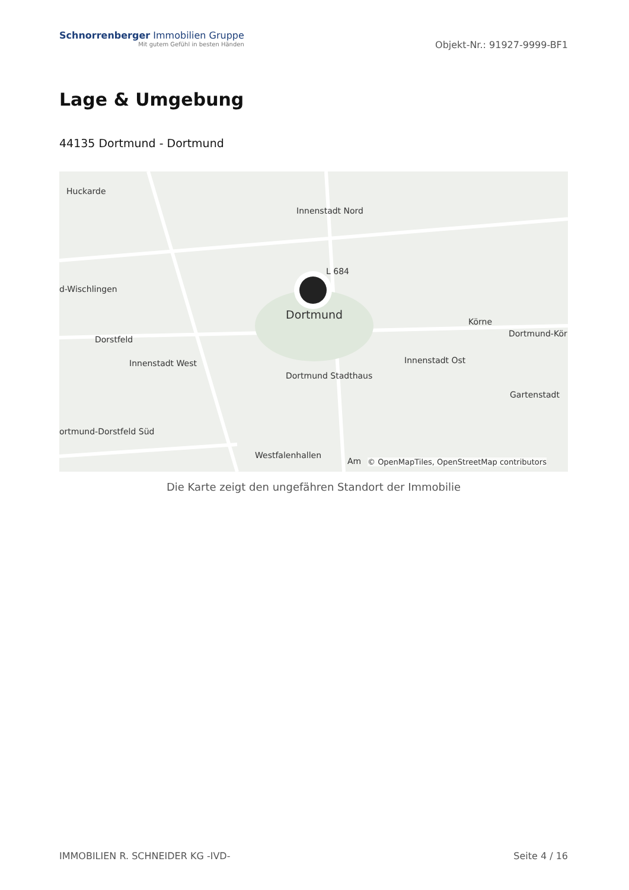Schnorrenberger Immobilien Gruppe
Mit gutem Gefühl in besten Händen
Objekt-Nr.: 91927-9999-BF1
Lage & Umgebung
44135 Dortmund - Dortmund
Huckarde
Innenstadt Nord
d-Wischlingen
L 684
Dortmund
Körne
Dortmund-Kör
Dorstfeld
Innenstadt West Innenstadt Ost
Dortmund Stadthaus
Gartenstadt
ortmund-Dorstfeld Süd
Westfalenhallen
Am
© OpenMapTiles, OpenStreetMap contributors
Die Karte zeigt den ungefähren Standort der Immobilie
IMMOBILIEN R. SCHNEIDER KG -IVD- Seite 4 / 16